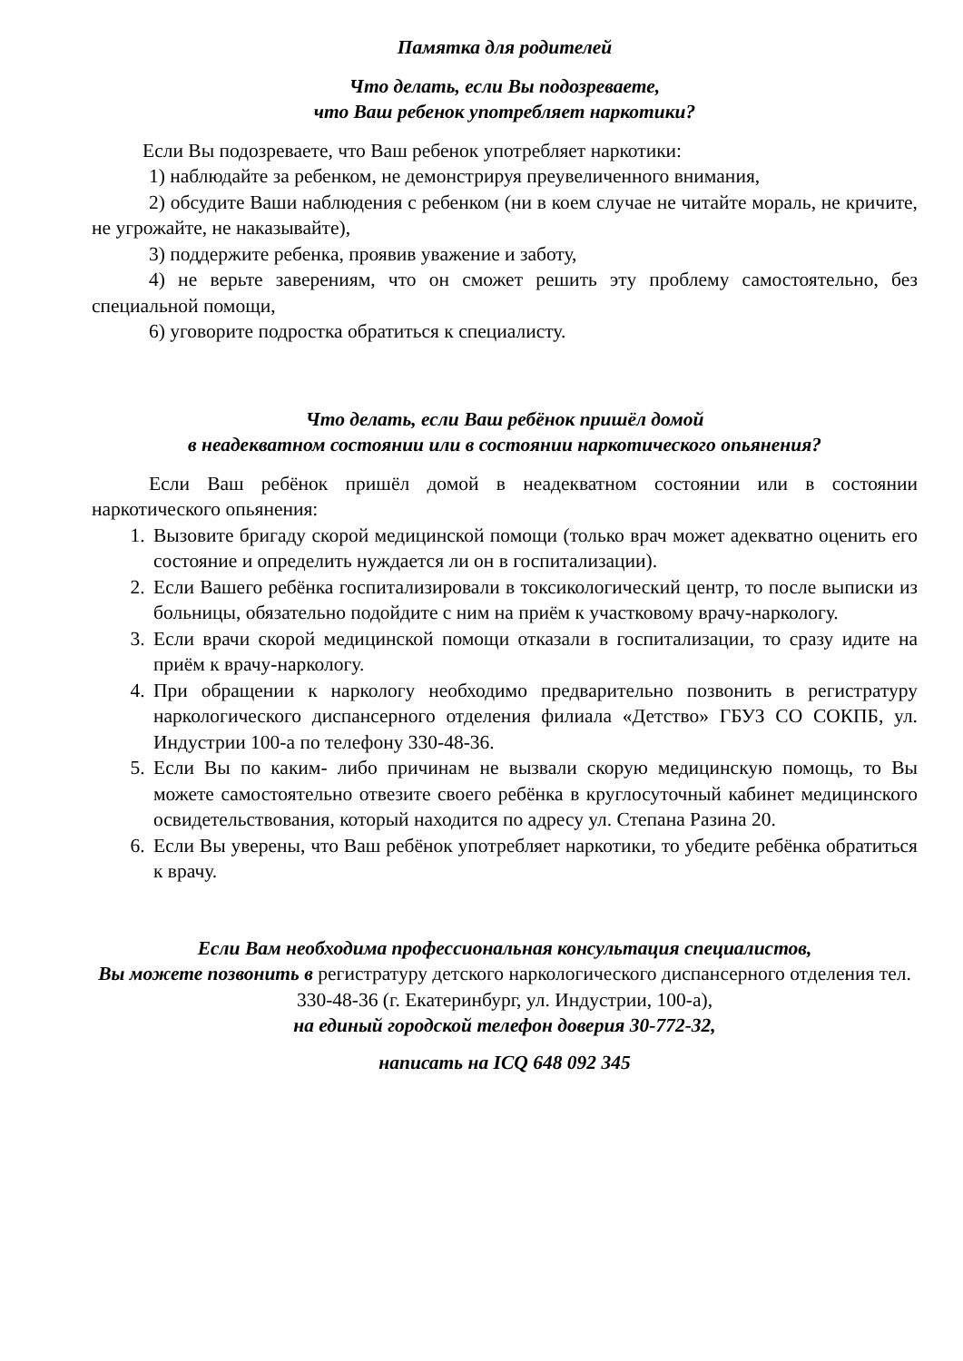Памятка для родителей
Что делать, если Вы подозреваете,
что Ваш ребенок употребляет наркотики?
Если Вы подозреваете, что Ваш ребенок употребляет наркотики:
1) наблюдайте за ребенком, не демонстрируя преувеличенного внимания,
2) обсудите Ваши наблюдения с ребенком (ни в коем случае не читайте мораль, не кричите, не угрожайте, не наказывайте),
3) поддержите ребенка, проявив уважение и заботу,
4) не верьте заверениям, что он сможет решить эту проблему самостоятельно, без специальной помощи,
6) уговорите подростка обратиться к специалисту.
Что делать, если Ваш ребёнок пришёл домой
в неадекватном состоянии или в состоянии наркотического опьянения?
Если Ваш ребёнок пришёл домой в неадекватном состоянии или в состоянии наркотического опьянения:
1. Вызовите бригаду скорой медицинской помощи (только врач может адекватно оценить его состояние и определить нуждается ли он в госпитализации).
2. Если Вашего ребёнка госпитализировали в токсикологический центр, то после выписки из больницы, обязательно подойдите с ним на приём к участковому врачу-наркологу.
3. Если врачи скорой медицинской помощи отказали в госпитализации, то сразу идите на приём к врачу-наркологу.
4. При обращении к наркологу необходимо предварительно позвонить в регистратуру наркологического диспансерного отделения филиала «Детство» ГБУЗ СО СОКПБ, ул. Индустрии 100-а по телефону 330-48-36.
5. Если Вы по каким- либо причинам не вызвали скорую медицинскую помощь, то Вы можете самостоятельно отвезите своего ребёнка в круглосуточный кабинет медицинского освидетельствования, который находится по адресу ул. Степана Разина 20.
6. Если Вы уверены, что Ваш ребёнок употребляет наркотики, то убедите ребёнка обратиться к врачу.
Если Вам необходима профессиональная консультация специалистов,
Вы можете позвонить в регистратуру детского наркологического диспансерного отделения тел. 330-48-36 (г. Екатеринбург, ул. Индустрии, 100-а),
на единый городской телефон доверия 30-772-32,
написать на ICQ 648 092 345